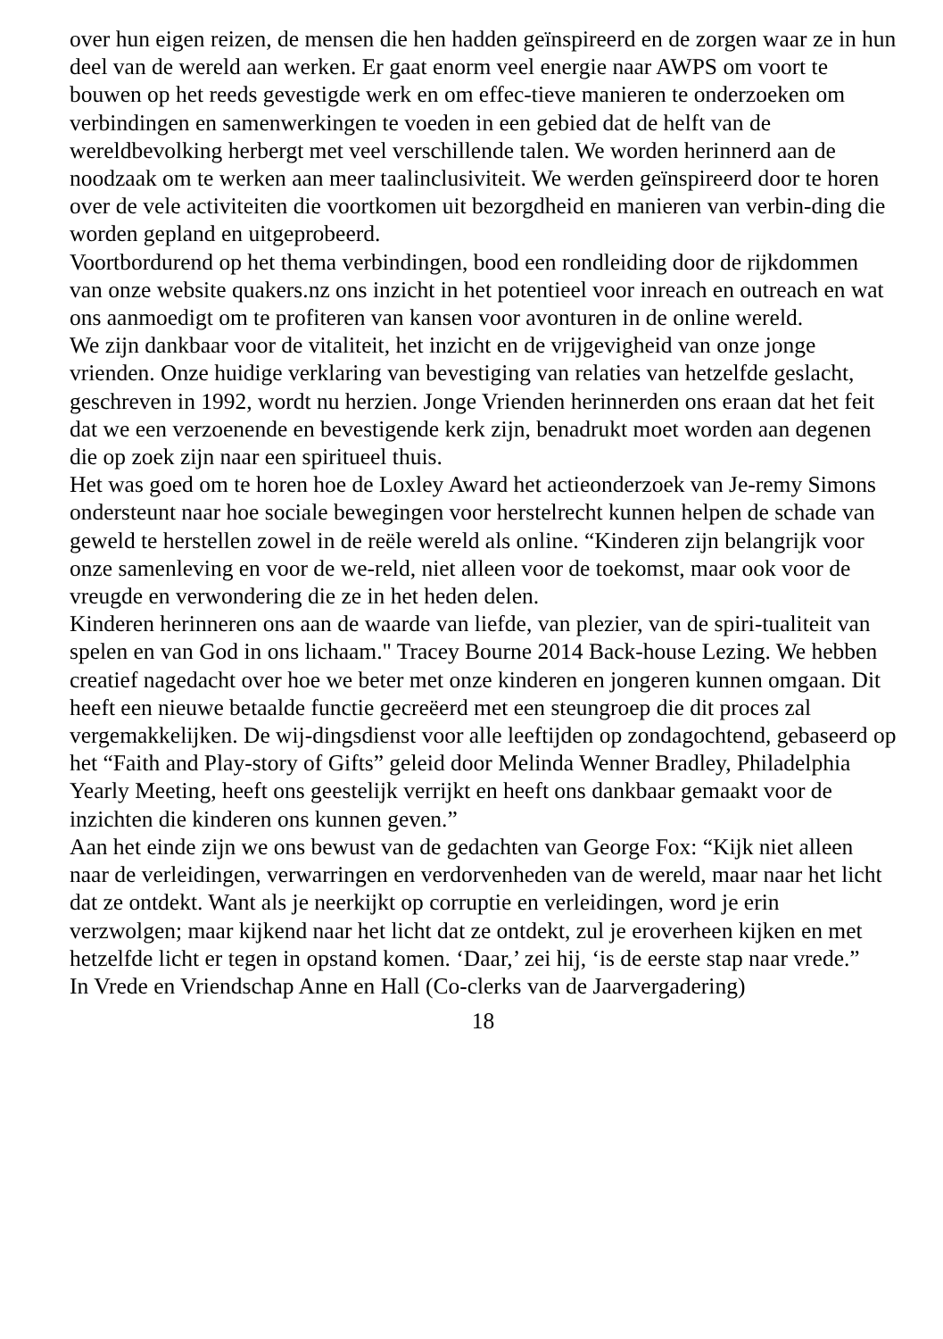over hun eigen reizen, de mensen die hen hadden geïnspireerd en de zorgen waar ze in hun deel van de wereld aan werken. Er gaat enorm veel energie naar AWPS om voort te bouwen op het reeds gevestigde werk en om effec-tieve manieren te onderzoeken om verbindingen en samenwerkingen te voeden in een gebied dat de helft van de wereldbevolking herbergt met veel verschillende talen. We worden herinnerd aan de noodzaak om te werken aan meer taalinclusiviteit. We werden geïnspireerd door te horen over de vele activiteiten die voortkomen uit bezorgdheid en manieren van verbin-ding die worden gepland en uitgeprobeerd.
Voortbordurend op het thema verbindingen, bood een rondleiding door de rijkdommen van onze website quakers.nz ons inzicht in het potentieel voor inreach en outreach en wat ons aanmoedigt om te profiteren van kansen voor avonturen in de online wereld.
We zijn dankbaar voor de vitaliteit, het inzicht en de vrijgevigheid van onze jonge vrienden. Onze huidige verklaring van bevestiging van relaties van hetzelfde geslacht, geschreven in 1992, wordt nu herzien. Jonge Vrienden herinnerden ons eraan dat het feit dat we een verzoenende en bevestigende kerk zijn, benadrukt moet worden aan degenen die op zoek zijn naar een spiritueel thuis.
Het was goed om te horen hoe de Loxley Award het actieonderzoek van Je-remy Simons ondersteunt naar hoe sociale bewegingen voor herstelrecht kunnen helpen de schade van geweld te herstellen zowel in de reële wereld als online. “Kinderen zijn belangrijk voor onze samenleving en voor de we-reld, niet alleen voor de toekomst, maar ook voor de vreugde en verwondering die ze in het heden delen.
Kinderen herinneren ons aan de waarde van liefde, van plezier, van de spiri-tualiteit van spelen en van God in ons lichaam." Tracey Bourne 2014 Back-house Lezing. We hebben creatief nagedacht over hoe we beter met onze kinderen en jongeren kunnen omgaan. Dit heeft een nieuwe betaalde functie gecreëerd met een steungroep die dit proces zal vergemakkelijken. De wij-dingsdienst voor alle leeftijden op zondagochtend, gebaseerd op het “Faith and Play-story of Gifts” geleid door Melinda Wenner Bradley, Philadelphia Yearly Meeting, heeft ons geestelijk verrijkt en heeft ons dankbaar gemaakt voor de inzichten die kinderen ons kunnen geven.”
Aan het einde zijn we ons bewust van de gedachten van George Fox: “Kijk niet alleen naar de verleidingen, verwarringen en verdorvenheden van de wereld, maar naar het licht dat ze ontdekt. Want als je neerkijkt op corruptie en verleidingen, word je erin verzwolgen; maar kijkend naar het licht dat ze ontdekt, zul je eroverheen kijken en met hetzelfde licht er tegen in opstand komen. ‘Daar,’ zei hij, ‘is de eerste stap naar vrede.”
In Vrede en Vriendschap Anne en Hall (Co-clerks van de Jaarvergadering)
18